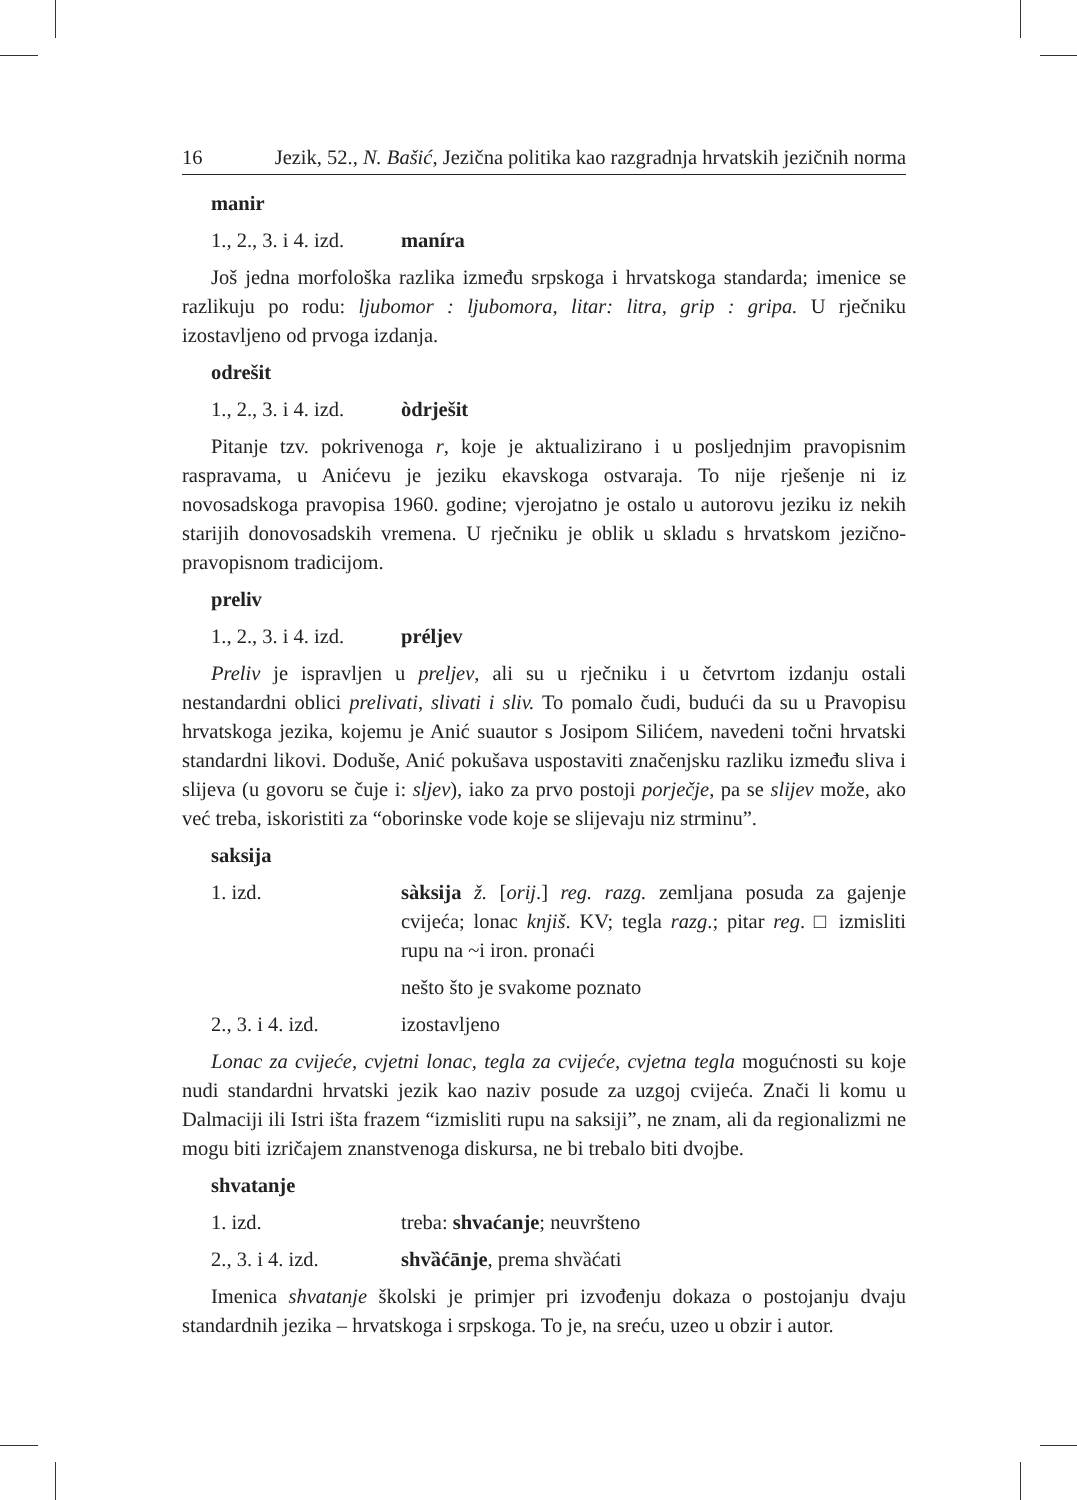16 Jezik, 52., N. Bašić, Jezična politika kao razgradnja hrvatskih jezičnih norma
manir
1., 2., 3. i 4. izd. maníra
Još jedna morfološka razlika između srpskoga i hrvatskoga standarda; imenice se razlikuju po rodu: ljubomor : ljubomora, litar: litra, grip : gripa. U rječniku izostavljeno od prvoga izdanja.
odrešit
1., 2., 3. i 4. izd. òdrješit
Pitanje tzv. pokrivenoga r, koje je aktualizirano i u posljednjim pravopisnim raspravama, u Anićevu je jeziku ekavskoga ostvaraja. To nije rješenje ni iz novosadskoga pravopisa 1960. godine; vjerojatno je ostalo u autorovu jeziku iz nekih starijih donovosadskih vremena. U rječniku je oblik u skladu s hrvatskom jezično-pravopisnom tradicijom.
preliv
1., 2., 3. i 4. izd. préljev
Preliv je ispravljen u preljev, ali su u rječniku i u četvrtom izdanju ostali nestandardni oblici prelivati, slivati i sliv. To pomalo čudi, budući da su u Pravopisu hrvatskoga jezika, kojemu je Anić suautor s Josipom Silićem, navedeni točni hrvatski standardni likovi. Doduše, Anić pokušava uspostaviti značenjsku razliku između sliva i slijeva (u govoru se čuje i: sljev), iako za prvo postoji porječje, pa se slijev može, ako već treba, iskoristiti za “oborinske vode koje se slijevaju niz strminu”.
saksija
1. izd. sàksija ž. [orij.] reg. razg. zemljana posuda za gajenje cvijeća; lonac knjiš. KV; tegla razg.; pitar reg. □ izmisliti rupu na ~i iron. pronaći
nešto što je svakome poznato
2., 3. i 4. izd. izostavljeno
Lonac za cvijeće, cvjetni lonac, tegla za cvijeće, cvjetna tegla mogućnosti su koje nudi standardni hrvatski jezik kao naziv posude za uzgoj cvijeća. Znači li komu u Dalmaciji ili Istri išta frazem “izmisliti rupu na saksiji”, ne znam, ali da regionalizmi ne mogu biti izričajem znanstvenoga diskursa, ne bi trebalo biti dvojbe.
shvatanje
1. izd. treba: shvaćanje; neuvršteno
2., 3. i 4. izd. shvȁćānje, prema shvȁćati
Imenica shvatanje školski je primjer pri izvođenju dokaza o postojanju dvaju standardnih jezika – hrvatskoga i srpskoga. To je, na sreću, uzeo u obzir i autor.